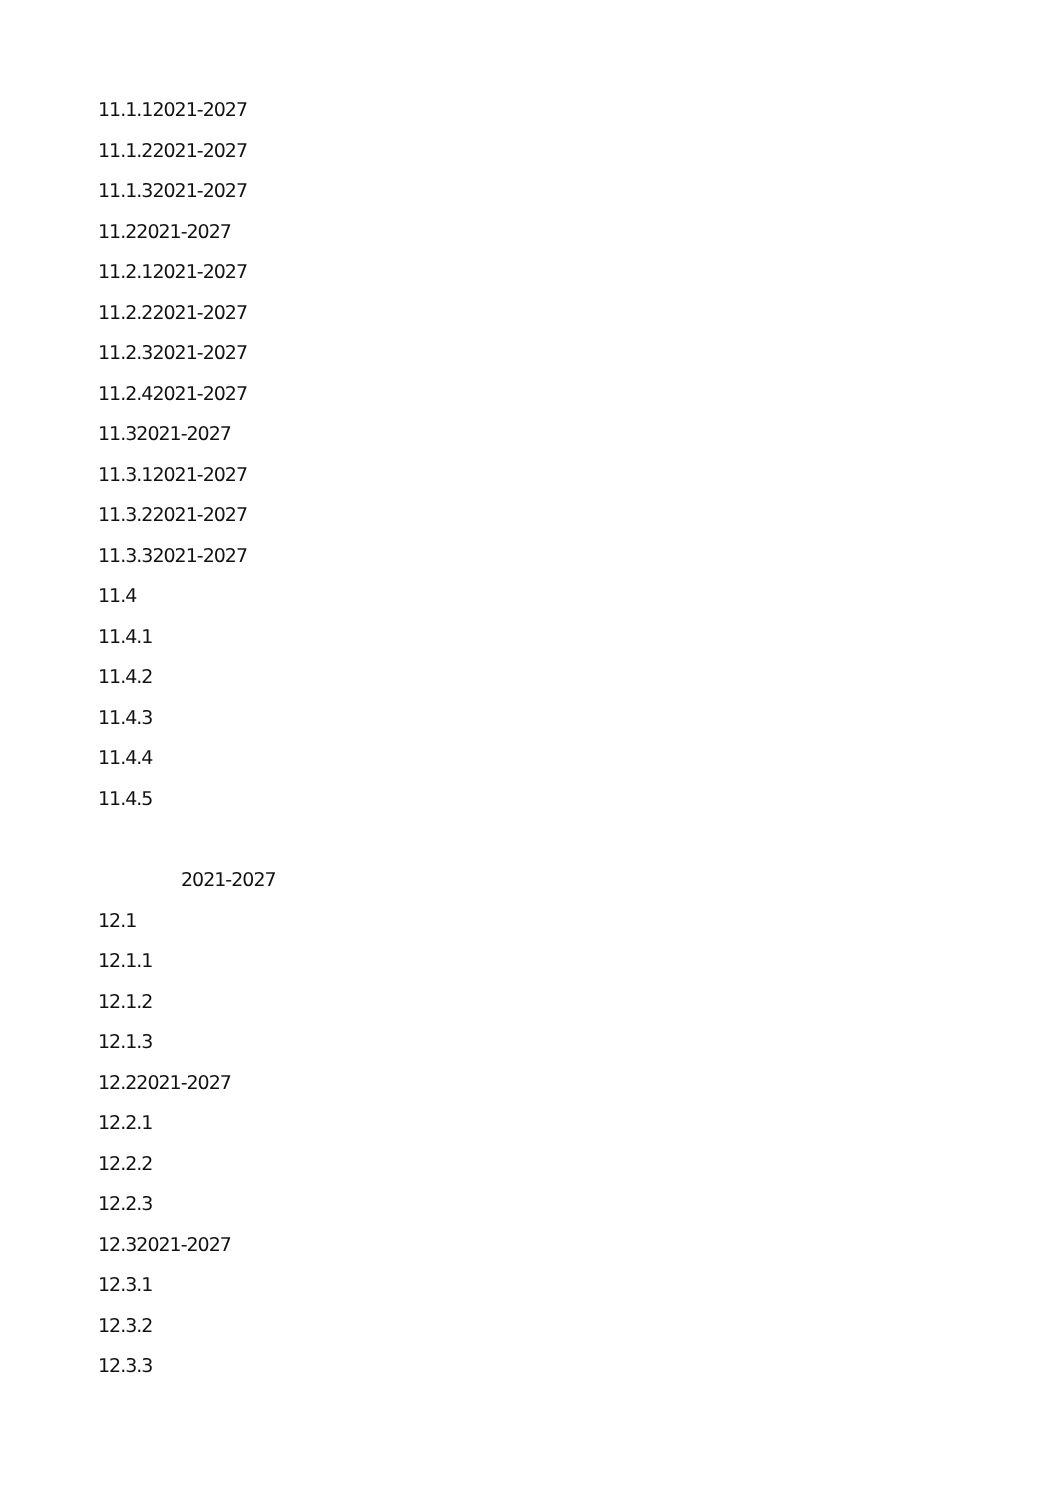11.1.12021-2027
11.1.22021-2027
11.1.32021-2027
11.22021-2027
11.2.12021-2027
11.2.22021-2027
11.2.32021-2027
11.2.42021-2027
11.32021-2027
11.3.12021-2027
11.3.22021-2027
11.3.32021-2027
11.4
11.4.1
11.4.2
11.4.3
11.4.4
11.4.5
2021-2027
12.1
12.1.1
12.1.2
12.1.3
12.22021-2027
12.2.1
12.2.2
12.2.3
12.32021-2027
12.3.1
12.3.2
12.3.3